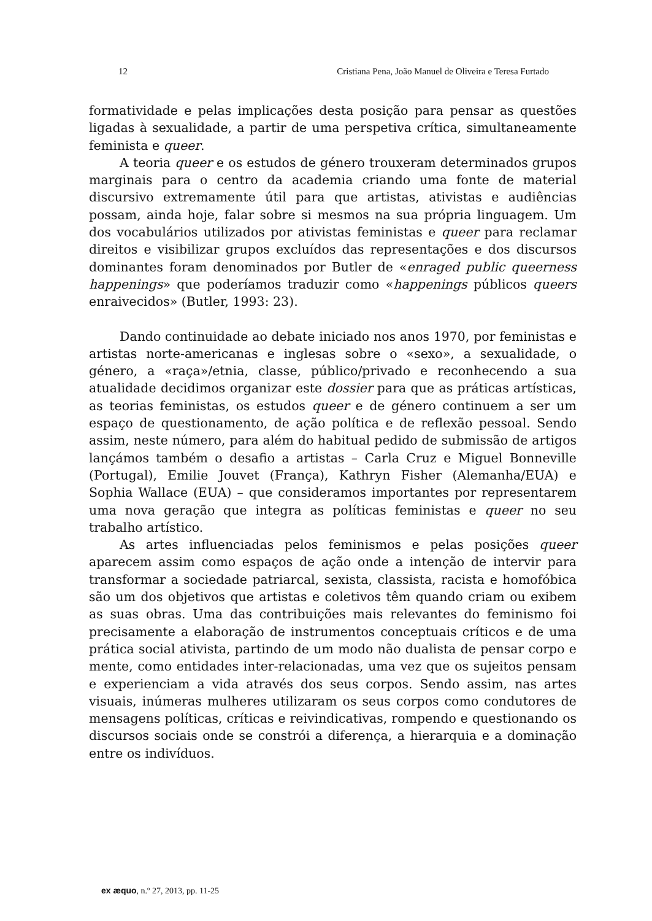12 Cristiana Pena, João Manuel de Oliveira e Teresa Furtado
formatividade e pelas implicações desta posição para pensar as questões ligadas à sexualidade, a partir de uma perspetiva crítica, simultaneamente feminista e queer.
A teoria queer e os estudos de género trouxeram determinados grupos marginais para o centro da academia criando uma fonte de material discursivo extremamente útil para que artistas, ativistas e audiências possam, ainda hoje, falar sobre si mesmos na sua própria linguagem. Um dos vocabulários utilizados por ativistas feministas e queer para reclamar direitos e visibilizar grupos excluídos das representações e dos discursos dominantes foram denominados por Butler de «enraged public queerness happenings» que poderíamos traduzir como «happenings públicos queers enraivecidos» (Butler, 1993: 23).
Dando continuidade ao debate iniciado nos anos 1970, por feministas e artistas norte-americanas e inglesas sobre o «sexo», a sexualidade, o género, a «raça»/etnia, classe, público/privado e reconhecendo a sua atualidade decidimos organizar este dossier para que as práticas artísticas, as teorias feministas, os estudos queer e de género continuem a ser um espaço de questionamento, de ação política e de reflexão pessoal. Sendo assim, neste número, para além do habitual pedido de submissão de artigos lançámos também o desafio a artistas – Carla Cruz e Miguel Bonneville (Portugal), Emilie Jouvet (França), Kathryn Fisher (Alemanha/EUA) e Sophia Wallace (EUA) – que consideramos importantes por representarem uma nova geração que integra as políticas feministas e queer no seu trabalho artístico.
As artes influenciadas pelos feminismos e pelas posições queer aparecem assim como espaços de ação onde a intenção de intervir para transformar a sociedade patriarcal, sexista, classista, racista e homofóbica são um dos objetivos que artistas e coletivos têm quando criam ou exibem as suas obras. Uma das contribuições mais relevantes do feminismo foi precisamente a elaboração de instrumentos conceptuais críticos e de uma prática social ativista, partindo de um modo não dualista de pensar corpo e mente, como entidades inter-relacionadas, uma vez que os sujeitos pensam e experienciam a vida através dos seus corpos. Sendo assim, nas artes visuais, inúmeras mulheres utilizaram os seus corpos como condutores de mensagens políticas, críticas e reivindicativas, rompendo e questionando os discursos sociais onde se constrói a diferença, a hierarquia e a dominação entre os indivíduos.
ex æquo, n.º 27, 2013, pp. 11-25